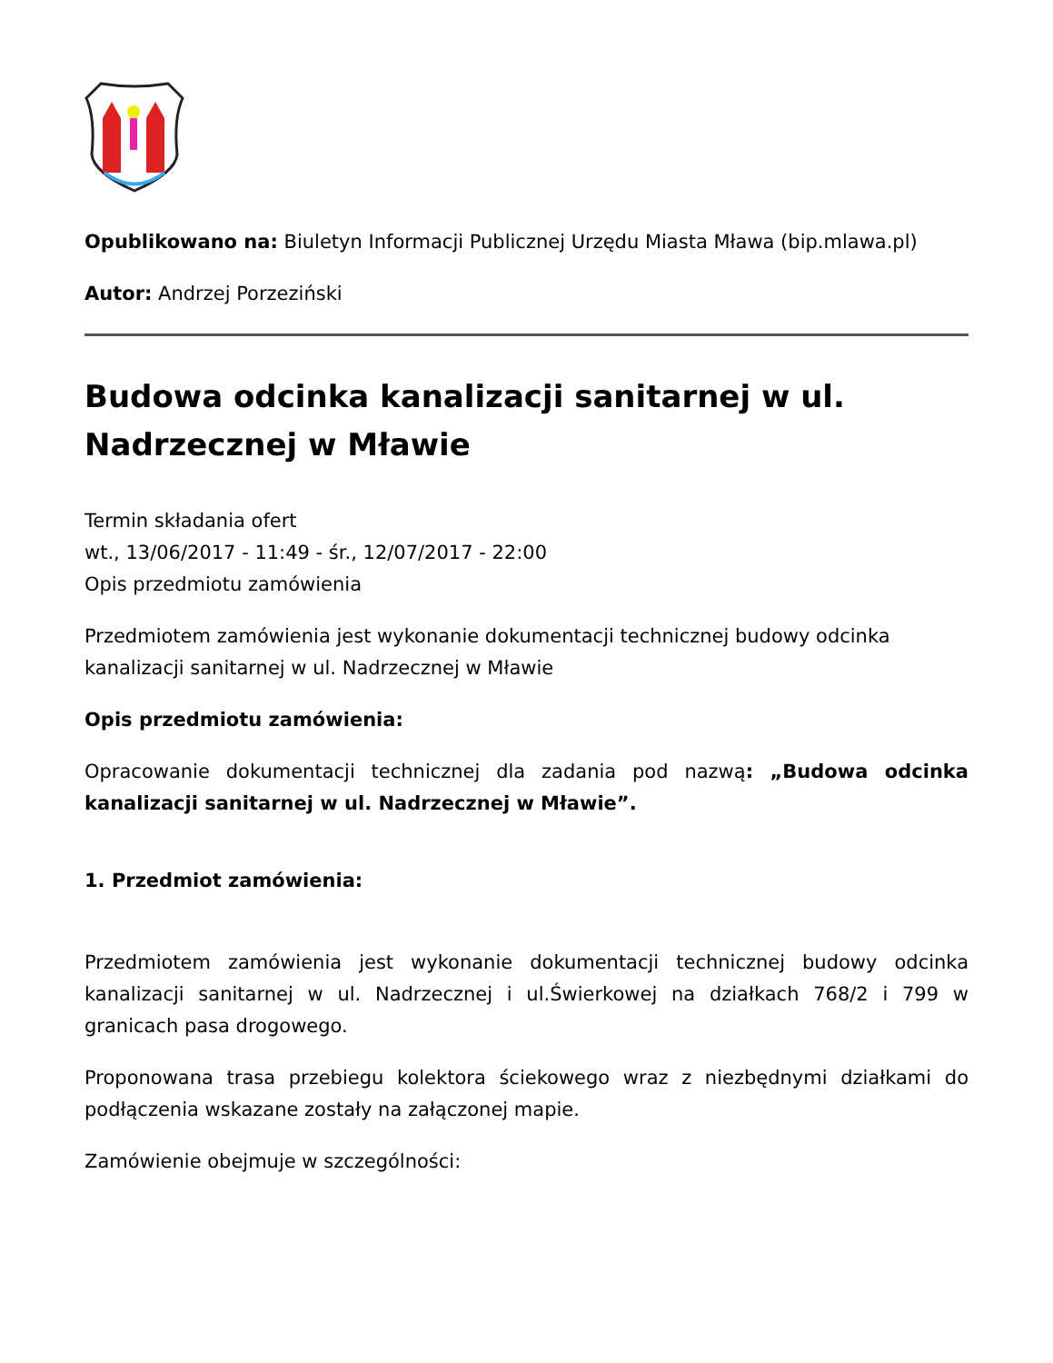Opublikowano na: Biuletyn Informacji Publicznej Urzędu Miasta Mława (bip.mlawa.pl)
Autor: Andrzej Porzeziński
Budowa odcinka kanalizacji sanitarnej w ul. Nadrzecznej w Mławie
Termin składania ofert
wt., 13/06/2017 - 11:49 - śr., 12/07/2017 - 22:00
Opis przedmiotu zamówienia
Przedmiotem zamówienia jest wykonanie dokumentacji technicznej budowy odcinka kanalizacji sanitarnej w ul. Nadrzecznej w Mławie
Opis przedmiotu zamówienia:
Opracowanie dokumentacji technicznej dla zadania pod nazwą: „Budowa odcinka kanalizacji sanitarnej w ul. Nadrzecznej w Mławie”.
1. Przedmiot zamówienia:
Przedmiotem zamówienia jest wykonanie dokumentacji technicznej budowy odcinka kanalizacji sanitarnej w ul. Nadrzecznej i ul.Świerkowej na działkach 768/2 i 799 w granicach pasa drogowego.
Proponowana trasa przebiegu kolektora ściekowego wraz z niezbędnymi działkami do podłączenia wskazane zostały na załączonej mapie.
Zamówienie obejmuje w szczególności: